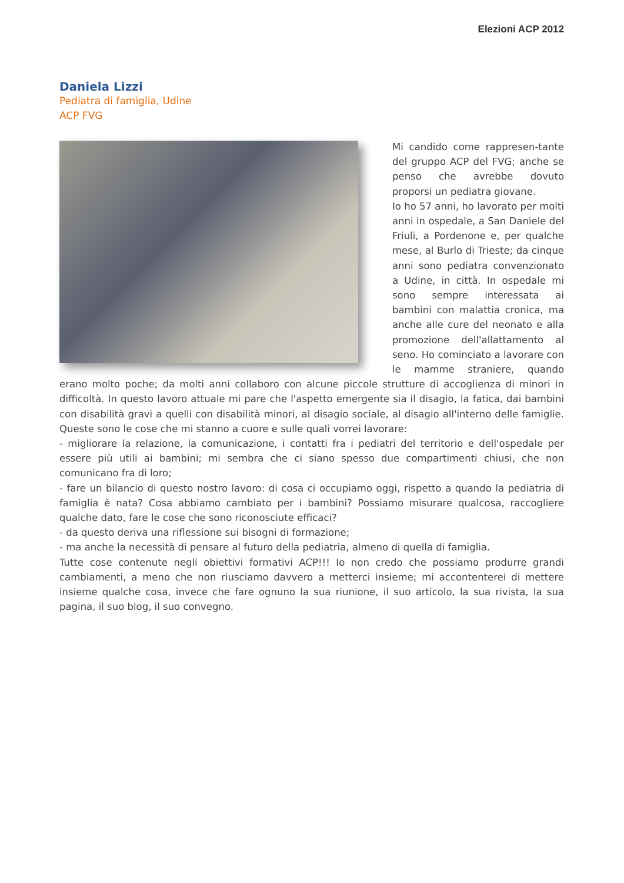Elezioni ACP 2012
Daniela Lizzi
Pediatra di famiglia, Udine
ACP FVG
Mi candido come rappresen-tante del gruppo ACP del FVG; anche se penso che avrebbe dovuto proporsi un pediatra giovane.
Io ho 57 anni, ho lavorato per molti anni in ospedale, a San Daniele del Friuli, a Pordenone e, per qualche mese, al Burlo di Trieste; da cinque anni sono pediatra convenzionato a Udine, in città. In ospedale mi sono sempre interessata ai bambini con malattia cronica, ma anche alle cure del neonato e alla promozione dell'allattamento al seno. Ho cominciato a lavorare con le mamme straniere, quando erano molto poche; da molti anni collaboro con alcune piccole strutture di accoglienza di minori in difficoltà. In questo lavoro attuale mi pare che l'aspetto emergente sia il disagio, la fatica, dai bambini con disabilità gravi a quelli con disabilità minori, al disagio sociale, al disagio all'interno delle famiglie. Queste sono le cose che mi stanno a cuore e sulle quali vorrei lavorare:
- migliorare la relazione, la comunicazione, i contatti fra i pediatri del territorio e dell'ospedale per essere più utili ai bambini; mi sembra che ci siano spesso due compartimenti chiusi, che non comunicano fra di loro;
- fare un bilancio di questo nostro lavoro: di cosa ci occupiamo oggi, rispetto a quando la pediatria di famiglia è nata? Cosa abbiamo cambiato per i bambini? Possiamo misurare qualcosa, raccogliere qualche dato, fare le cose che sono riconosciute efficaci?
- da questo deriva una riflessione sui bisogni di formazione;
- ma anche la necessità di pensare al futuro della pediatria, almeno di quella di famiglia.
Tutte cose contenute negli obiettivi formativi ACP!!! Io non credo che possiamo produrre grandi cambiamenti, a meno che non riusciamo davvero a metterci insieme; mi accontenterei di mettere insieme qualche cosa, invece che fare ognuno la sua riunione, il suo articolo, la sua rivista, la sua pagina, il suo blog, il suo convegno.